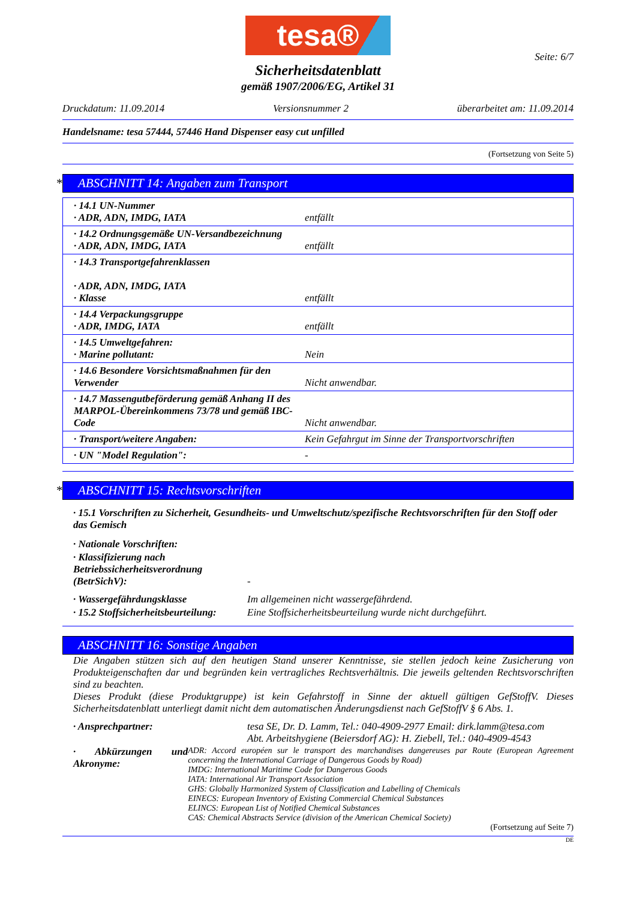tesa®
Seite: 6/7
Sicherheitsdatenblatt
gemäß 1907/2006/EG, Artikel 31
Druckdatum: 11.09.2014 Versionsnummer 2 überarbeitet am: 11.09.2014
Handelsname: tesa 57444, 57446 Hand Dispenser easy cut unfilled
(Fortsetzung von Seite 5)
* ABSCHNITT 14: Angaben zum Transport
| · 14.1 UN-Nummer · ADR, ADN, IMDG, IATA | entfällt |
| · 14.2 Ordnungsgemäße UN-Versandbezeichnung · ADR, ADN, IMDG, IATA | entfällt |
| · 14.3 Transportgefahrenklassen · ADR, ADN, IMDG, IATA · Klasse | entfällt |
| · 14.4 Verpackungsgruppe · ADR, IMDG, IATA | entfällt |
| · 14.5 Umweltgefahren: · Marine pollutant: | Nein |
| · 14.6 Besondere Vorsichtsmaßnahmen für den Verwender | Nicht anwendbar. |
| · 14.7 Massengutbeförderung gemäß Anhang II des MARPOL-Übereinkommens 73/78 und gemäß IBC-Code | Nicht anwendbar. |
| · Transport/weitere Angaben: | Kein Gefahrgut im Sinne der Transportvorschriften |
| · UN "Model Regulation": | - |
* ABSCHNITT 15: Rechtsvorschriften
· 15.1 Vorschriften zu Sicherheit, Gesundheits- und Umweltschutz/spezifische Rechtsvorschriften für den Stoff oder das Gemisch
· Nationale Vorschriften:
· Klassifizierung nach Betriebssicherheitsverordnung (BetrSichV):
-
· Wassergefährdungsklasse Im allgemeinen nicht wassergefährdend.
· 15.2 Stoffsicherheitsbeurteilung:
Eine Stoffsicherheitsbeurteilung wurde nicht durchgeführt.
ABSCHNITT 16: Sonstige Angaben
Die Angaben stützen sich auf den heutigen Stand unserer Kenntnisse, sie stellen jedoch keine Zusicherung von Produkteigenschaften dar und begründen kein vertragliches Rechtsverhältnis. Die jeweils geltenden Rechtsvorschriften sind zu beachten.
Dieses Produkt (diese Produktgruppe) ist kein Gefahrstoff in Sinne der aktuell gültigen GefStoffV. Dieses Sicherheitsdatenblatt unterliegt damit nicht dem automatischen Änderungsdienst nach GefStoffV § 6 Abs. 1.
· Ansprechpartner: tesa SE, Dr. D. Lamm, Tel.: 040-4909-2977 Email: dirk.lamm@tesa.com
Abt. Arbeitshygiene (Beiersdorf AG): H. Ziebell, Tel.: 040-4909-4543
· Abkürzungen und Akronyme:
ADR: Accord européen sur le transport des marchandises dangereuses par Route (European Agreement concerning the International Carriage of Dangerous Goods by Road)
IMDG: International Maritime Code for Dangerous Goods
IATA: International Air Transport Association
GHS: Globally Harmonized System of Classification and Labelling of Chemicals
EINECS: European Inventory of Existing Commercial Chemical Substances
ELINCS: European List of Notified Chemical Substances
CAS: Chemical Abstracts Service (division of the American Chemical Society)
(Fortsetzung auf Seite 7)
DE